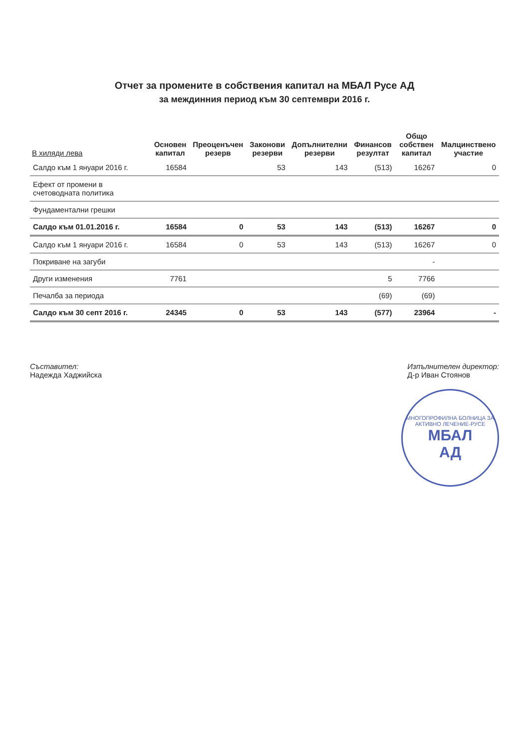Отчет за промените в собствения капитал на МБАЛ Русе АД
за междинния период към 30 септември 2016 г.
| В хиляди лева | Основен капитал | Преоценъчен резерв | Законови резерви | Допълнителни резерви | Финансов резултат | Общо собствен капитал | Малцинствено участие |
| --- | --- | --- | --- | --- | --- | --- | --- |
| Салдо към 1 януари 2016 г. | 16584 | | 53 | 143 | (513) | 16267 | 0 |
| Ефект от промени в счетоводната политика | | | | | | | |
| Фундаментални грешки | | | | | | | |
| Салдо към 01.01.2016 г. | 16584 | 0 | 53 | 143 | (513) | 16267 | 0 |
| Салдо към 1 януари 2016 г. | 16584 | 0 | 53 | 143 | (513) | 16267 | 0 |
| Покриване на загуби | | | | | | - | |
| Други изменения | 7761 | | | | 5 | 7766 | |
| Печалба за периода | | | | | (69) | (69) | |
| Салдо към 30 септ 2016 г. | 24345 | 0 | 53 | 143 | (577) | 23964 | - |
Съставител:
Надежда Хаджийска
Изпълнителен директор:
Д-р Иван Стоянов
МНОГОПРОФИЛНА БОЛНИЦА ЗА АКТИВНО ЛЕЧЕНИЕ-РУСЕ
МБАЛ
АД